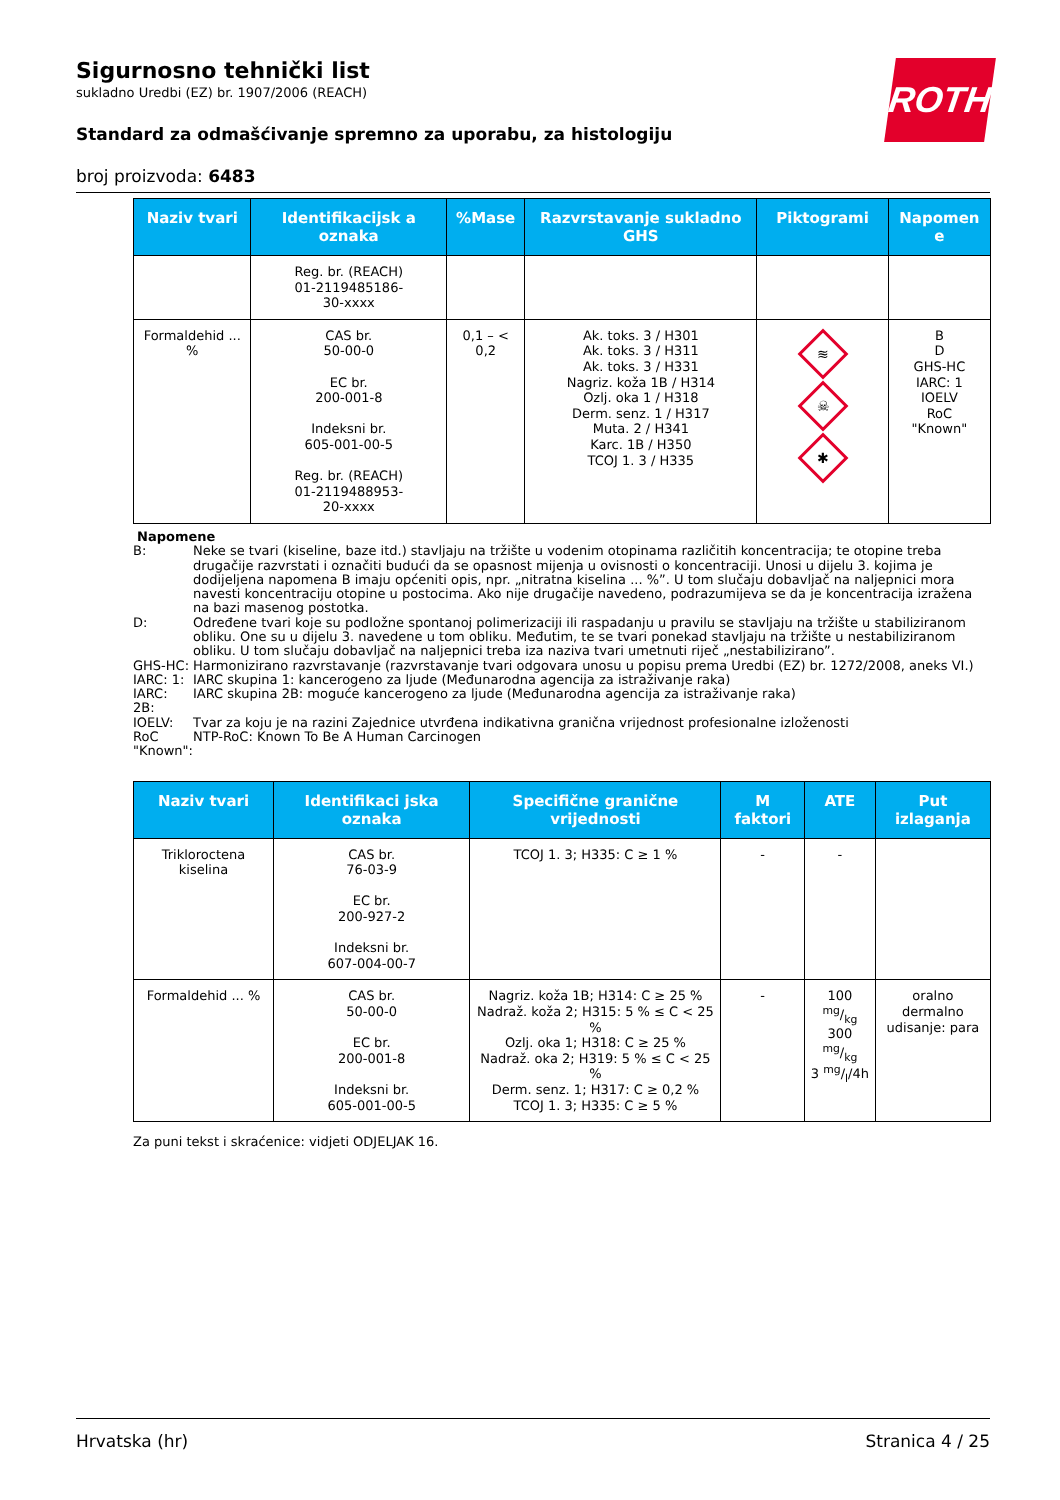ROTH
Sigurnosno tehnički list
sukladno Uredbi (EZ) br. 1907/2006 (REACH)
Standard za odmašćivanje spremno za uporabu, za histologiju
broj proizvoda: 6483
| Naziv tvari | Identifikacijsk a oznaka | %Mase | Razvrstavanje sukladno GHS | Piktogrami | Napomen e |
| --- | --- | --- | --- | --- | --- |
| | Reg. br. (REACH) 01-2119485186- 30-xxxx | | | | |
| Formaldehid ... % | CAS br. 50-00-0 EC br. 200-001-8 Indeksni br. 605-001-00-5 Reg. br. (REACH) 01-2119488953- 20-xxxx | 0,1 – < 0,2 | Ak. toks. 3 / H301 Ak. toks. 3 / H311 Ak. toks. 3 / H331 Nagriz. koža 1B / H314 Ozlj. oka 1 / H318 Derm. senz. 1 / H317 Muta. 2 / H341 Karc. 1B / H350 TCOJ 1. 3 / H335 | ≋ ☠ ✱ | B D GHS-HC IARC: 1 IOELV RoC "Known" |
Napomene
B: Neke se tvari (kiseline, baze itd.) stavljaju na tržište u vodenim otopinama različitih koncentracija; te otopine treba drugačije razvrstati i označiti budući da se opasnost mijenja u ovisnosti o koncentraciji. Unosi u dijelu 3. kojima je dodijeljena napomena B imaju općeniti opis, npr. „nitratna kiselina ... %”. U tom slučaju dobavljač na naljepnici mora navesti koncentraciju otopine u postocima. Ako nije drugačije navedeno, podrazumijeva se da je koncentracija izražena na bazi masenog postotka.
D: Određene tvari koje su podložne spontanoj polimerizaciji ili raspadanju u pravilu se stavljaju na tržište u stabiliziranom obliku. One su u dijelu 3. navedene u tom obliku. Međutim, te se tvari ponekad stavljaju na tržište u nestabiliziranom obliku. U tom slučaju dobavljač na naljepnici treba iza naziva tvari umetnuti riječ „nestabilizirano”.
GHS-HC: Harmonizirano razvrstavanje (razvrstavanje tvari odgovara unosu u popisu prema Uredbi (EZ) br. 1272/2008, aneks VI.)
IARC: 1: IARC skupina 1: kancerogeno za ljude (Međunarodna agencija za istraživanje raka)
IARC: 2B: IARC skupina 2B: moguće kancerogeno za ljude (Međunarodna agencija za istraživanje raka)
IOELV: Tvar za koju je na razini Zajednice utvrđena indikativna granična vrijednost profesionalne izloženosti
RoC "Known": NTP-RoC: Known To Be A Human Carcinogen
| Naziv tvari | Identifikaci jska oznaka | Specifične granične vrijednosti | M faktori | ATE | Put izlaganja |
| --- | --- | --- | --- | --- | --- |
| Trikloroctena kiselina | CAS br. 76-03-9 EC br. 200-927-2 Indeksni br. 607-004-00-7 | TCOJ 1. 3; H335: C ≥ 1 % | - | - | |
| Formaldehid ... % | CAS br. 50-00-0 EC br. 200-001-8 Indeksni br. 605-001-00-5 | Nagriz. koža 1B; H314: C ≥ 25 % Nadraž. koža 2; H315: 5 % ≤ C < 25 % Ozlj. oka 1; H318: C ≥ 25 % Nadraž. oka 2; H319: 5 % ≤ C < 25 % Derm. senz. 1; H317: C ≥ 0,2 % TCOJ 1. 3; H335: C ≥ 5 % | - | 100 mg/kg 300 mg/kg 3 mg/l/4h | oralno dermalno udisanje: para |
Za puni tekst i skraćenice: vidjeti ODJELJAK 16.
Hrvatska (hr) Stranica 4 / 25